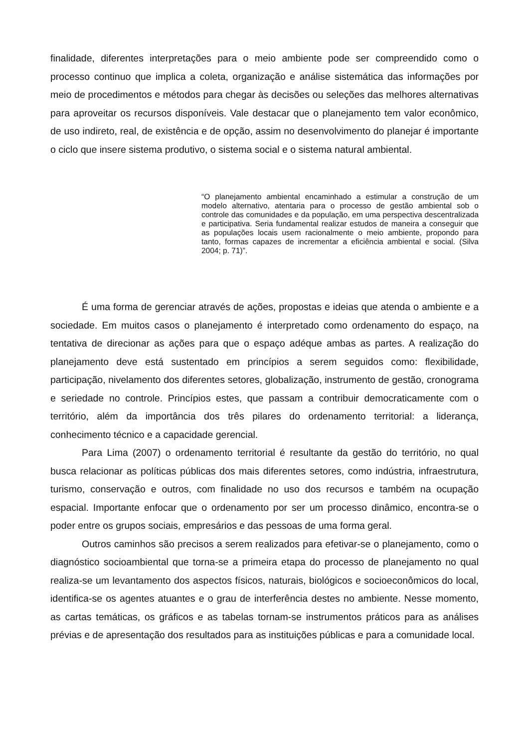finalidade, diferentes interpretações para o meio ambiente pode ser compreendido como o processo continuo que implica a coleta, organização e análise sistemática das informações por meio de procedimentos e métodos para chegar às decisões ou seleções das melhores alternativas para aproveitar os recursos disponíveis. Vale destacar que o planejamento tem valor econômico, de uso indireto, real, de existência e de opção, assim no desenvolvimento do planejar é importante o ciclo que insere sistema produtivo, o sistema social e o sistema natural ambiental.
“O planejamento ambiental encaminhado a estimular a construção de um modelo alternativo, atentaria para o processo de gestão ambiental sob o controle das comunidades e da população, em uma perspectiva descentralizada e participativa. Seria fundamental realizar estudos de maneira a conseguir que as populações locais usem racionalmente o meio ambiente, propondo para tanto, formas capazes de incrementar a eficiência ambiental e social. (Silva 2004; p. 71)”.
É uma forma de gerenciar através de ações, propostas e ideias que atenda o ambiente e a sociedade. Em muitos casos o planejamento é interpretado como ordenamento do espaço, na tentativa de direcionar as ações para que o espaço adéque ambas as partes. A realização do planejamento deve está sustentado em princípios a serem seguidos como: flexibilidade, participação, nivelamento dos diferentes setores, globalização, instrumento de gestão, cronograma e seriedade no controle. Princípios estes, que passam a contribuir democraticamente com o território, além da importância dos três pilares do ordenamento territorial: a liderança, conhecimento técnico e a capacidade gerencial.
Para Lima (2007) o ordenamento territorial é resultante da gestão do território, no qual busca relacionar as políticas públicas dos mais diferentes setores, como indústria, infraestrutura, turismo, conservação e outros, com finalidade no uso dos recursos e também na ocupação espacial. Importante enfocar que o ordenamento por ser um processo dinâmico, encontra-se o poder entre os grupos sociais, empresários e das pessoas de uma forma geral.
Outros caminhos são precisos a serem realizados para efetivar-se o planejamento, como o diagnóstico socioambiental que torna-se a primeira etapa do processo de planejamento no qual realiza-se um levantamento dos aspectos físicos, naturais, biológicos e socioeconômicos do local, identifica-se os agentes atuantes e o grau de interferência destes no ambiente. Nesse momento, as cartas temáticas, os gráficos e as tabelas tornam-se instrumentos práticos para as análises prévias e de apresentação dos resultados para as instituições públicas e para a comunidade local.